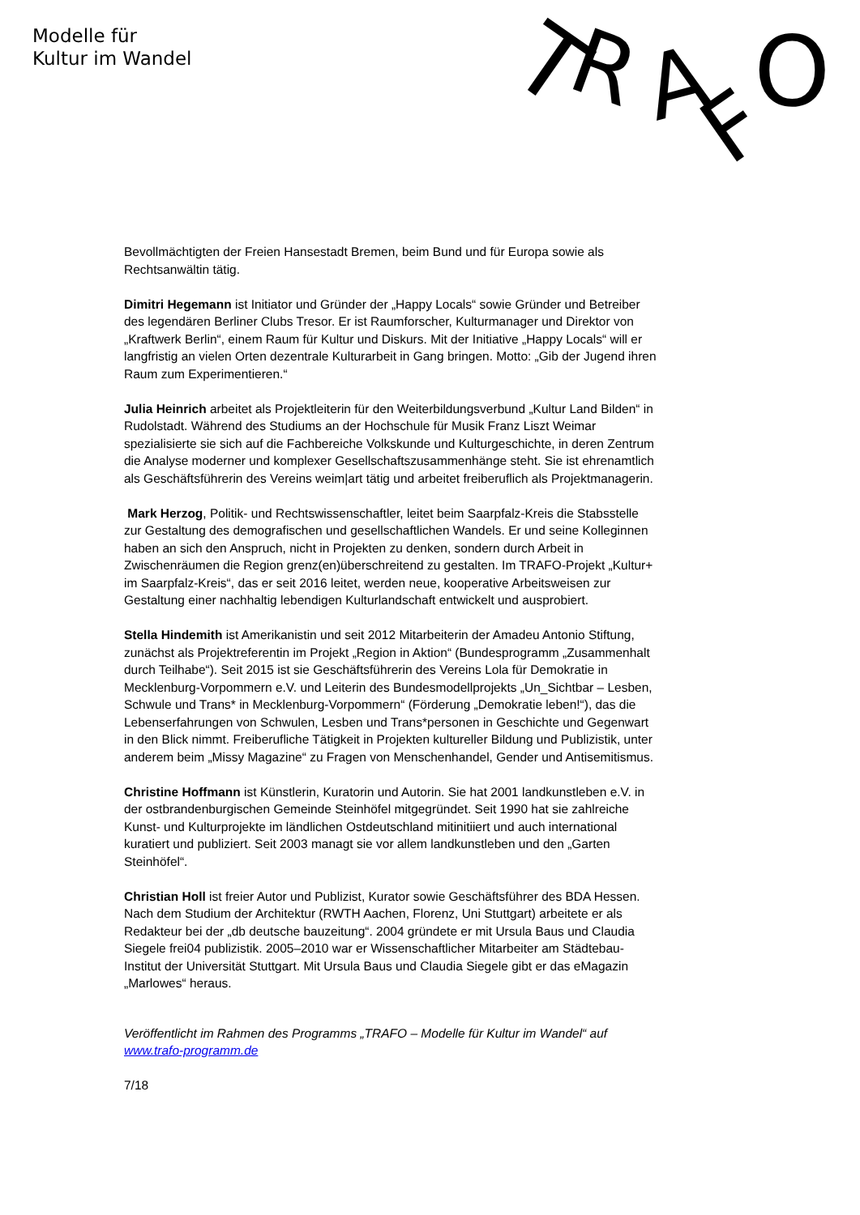Modelle für
Kultur im Wandel
T
R
A
F
O
Bevollmächtigten der Freien Hansestadt Bremen, beim Bund und für Europa sowie als Rechtsanwältin tätig.
Dimitri Hegemann ist Initiator und Gründer der „Happy Locals“ sowie Gründer und Betreiber des legendären Berliner Clubs Tresor. Er ist Raumforscher, Kulturmanager und Direktor von „Kraftwerk Berlin“, einem Raum für Kultur und Diskurs. Mit der Initiative „Happy Locals“ will er langfristig an vielen Orten dezentrale Kulturarbeit in Gang bringen. Motto: „Gib der Jugend ihren Raum zum Experimentieren.“
Julia Heinrich arbeitet als Projektleiterin für den Weiterbildungsverbund „Kultur Land Bilden“ in Rudolstadt. Während des Studiums an der Hochschule für Musik Franz Liszt Weimar spezialisierte sie sich auf die Fachbereiche Volkskunde und Kulturgeschichte, in deren Zentrum die Analyse moderner und komplexer Gesellschaftszusammenhänge steht. Sie ist ehrenamtlich als Geschäftsführerin des Vereins weim|art tätig und arbeitet freiberuflich als Projektmanagerin.
Mark Herzog, Politik- und Rechtswissenschaftler, leitet beim Saarpfalz-Kreis die Stabsstelle zur Gestaltung des demografischen und gesellschaftlichen Wandels. Er und seine Kolleginnen haben an sich den Anspruch, nicht in Projekten zu denken, sondern durch Arbeit in Zwischenräumen die Region grenz(en)überschreitend zu gestalten. Im TRAFO-Projekt „Kultur+ im Saarpfalz-Kreis“, das er seit 2016 leitet, werden neue, kooperative Arbeitsweisen zur Gestaltung einer nachhaltig lebendigen Kulturlandschaft entwickelt und ausprobiert.
Stella Hindemith ist Amerikanistin und seit 2012 Mitarbeiterin der Amadeu Antonio Stiftung, zunächst als Projektreferentin im Projekt „Region in Aktion“ (Bundesprogramm „Zusammenhalt durch Teilhabe“). Seit 2015 ist sie Geschäftsführerin des Vereins Lola für Demokratie in Mecklenburg-Vorpommern e.V. und Leiterin des Bundesmodellprojekts „Un_Sichtbar – Lesben, Schwule und Trans* in Mecklenburg-Vorpommern“ (Förderung „Demokratie leben!“), das die Lebenserfahrungen von Schwulen, Lesben und Trans*personen in Geschichte und Gegenwart in den Blick nimmt. Freiberufliche Tätigkeit in Projekten kultureller Bildung und Publizistik, unter anderem beim „Missy Magazine“ zu Fragen von Menschenhandel, Gender und Antisemitismus.
Christine Hoffmann ist Künstlerin, Kuratorin und Autorin. Sie hat 2001 landkunstleben e.V. in der ostbrandenburgischen Gemeinde Steinhöfel mitgegründet. Seit 1990 hat sie zahlreiche Kunst- und Kulturprojekte im ländlichen Ostdeutschland mitinitiiert und auch international kuratiert und publiziert. Seit 2003 managt sie vor allem landkunstleben und den „Garten Steinhöfel“.
Christian Holl ist freier Autor und Publizist, Kurator sowie Geschäftsführer des BDA Hessen. Nach dem Studium der Architektur (RWTH Aachen, Florenz, Uni Stuttgart) arbeitete er als Redakteur bei der „db deutsche bauzeitung“. 2004 gründete er mit Ursula Baus und Claudia Siegele frei04 publizistik. 2005–2010 war er Wissenschaftlicher Mitarbeiter am Städtebau-Institut der Universität Stuttgart. Mit Ursula Baus und Claudia Siegele gibt er das eMagazin „Marlowes“ heraus.
Veröffentlicht im Rahmen des Programms „TRAFO – Modelle für Kultur im Wandel“ auf www.trafo-programm.de
7/18